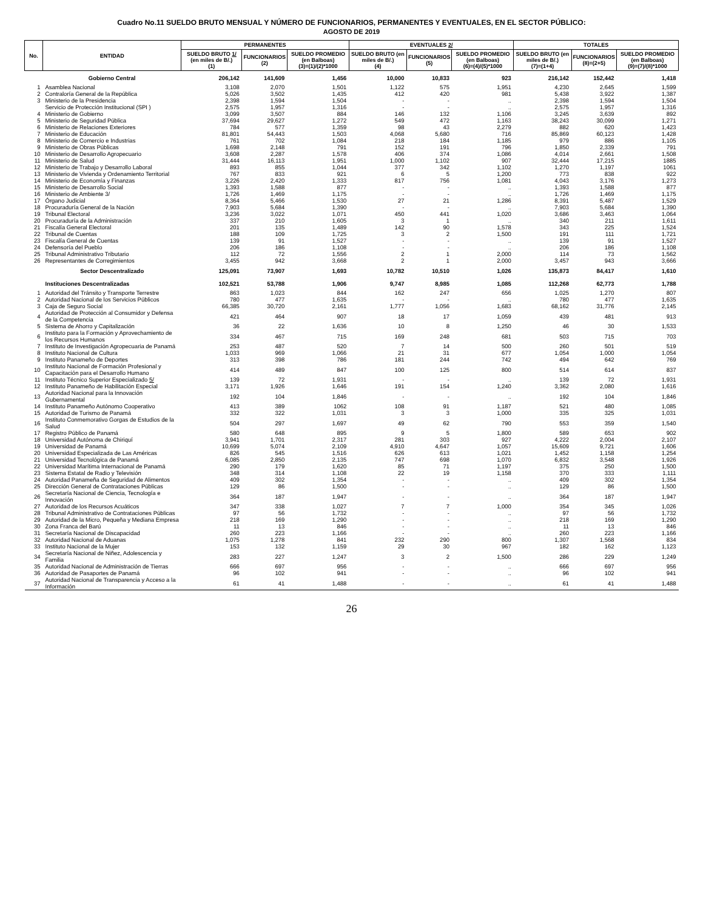Cuadro No.11 SUELDO BRUTO MENSUAL Y NÚMERO DE FUNCIONARIOS, PERMANENTES Y EVENTUALES, EN EL SECTOR PÚBLICO:
AGOSTO DE 2019
| No. | ENTIDAD | PERMANENTES | | | EVENTUALES 2/ | | | TOTALES | | |
| --- | --- | --- | --- | --- | --- | --- | --- | --- | --- | --- |
| | | SUELDO BRUTO 1/ (en miles de B/.) (1) | FUNCIONARIOS (2) | SUELDO PROMEDIO (en Balboas) (3)=(1)/(2)*1000 | SUELDO BRUTO (en miles de B/.) (4) | FUNCIONARIOS (5) | SUELDO PROMEDIO (en Balboas) (6)=(4)/(5)*1000 | SUELDO BRUTO (en miles de B/.) (7)=(1+4) | FUNCIONARIOS (8)=(2+5) | SUELDO PROMEDIO (en Balboas) (9)=(7)/(8)*1000 |
| | Gobierno Central | 206,142 | 141,609 | 1,456 | 10,000 | 10,833 | 923 | 216,142 | 152,442 | 1,418 |
| 1 | Asamblea Nacional | 3,108 | 2,070 | 1,501 | 1,122 | 575 | 1,951 | 4,230 | 2,645 | 1,599 |
| 2 | Contraloría General de la República | 5,026 | 3,502 | 1,435 | 412 | 420 | 981 | 5,438 | 3,922 | 1,387 |
| 3 | Ministerio de la Presidencia | 2,398 | 1,594 | 1,504 | - | - | .. | 2,398 | 1,594 | 1,504 |
| | Servicio de Protección Institucional (SPI ) | 2,575 | 1,957 | 1,316 | - | - | .. | 2,575 | 1,957 | 1,316 |
| 4 | Ministerio de Gobierno | 3,099 | 3,507 | 884 | 146 | 132 | 1,106 | 3,245 | 3,639 | 892 |
| 5 | Ministerio de Seguridad Pública | 37,694 | 29,627 | 1,272 | 549 | 472 | 1,163 | 38,243 | 30,099 | 1,271 |
| 6 | Ministerio de Relaciones Exteriores | 784 | 577 | 1,359 | 98 | 43 | 2,279 | 882 | 620 | 1,423 |
| 7 | Ministerio de Educación | 81,801 | 54,443 | 1,503 | 4,068 | 5,680 | 716 | 85,869 | 60,123 | 1,428 |
| 8 | Ministerio de Comercio e Industrias | 761 | 702 | 1,084 | 218 | 184 | 1,185 | 979 | 886 | 1,105 |
| 9 | Ministerio de Obras Públicas | 1,698 | 2,148 | 791 | 152 | 191 | 796 | 1,850 | 2,339 | 791 |
| 10 | Ministerio de Desarrollo Agropecuario | 3,608 | 2,287 | 1,578 | 406 | 374 | 1,086 | 4,014 | 2,661 | 1,508 |
| 11 | Ministerio de Salud | 31,444 | 16,113 | 1,951 | 1,000 | 1,102 | 907 | 32,444 | 17,215 | 1885 |
| 12 | Ministerio de Trabajo y Desarrollo Laboral | 893 | 855 | 1,044 | 377 | 342 | 1,102 | 1,270 | 1,197 | 1061 |
| 13 | Ministerio de Vivienda y Ordenamiento Territorial | 767 | 833 | 921 | 6 | 5 | 1,200 | 773 | 838 | 922 |
| 14 | Ministerio de Economía y Finanzas | 3,226 | 2,420 | 1,333 | 817 | 756 | 1,081 | 4,043 | 3,176 | 1,273 |
| 15 | Ministerio de Desarrollo Social | 1,393 | 1,588 | 877 | - | - | .. | 1,393 | 1,588 | 877 |
| 16 | Ministerio de Ambiente 3/ | 1,726 | 1,469 | 1,175 | - | - | .. | 1,726 | 1,469 | 1,175 |
| 17 | Órgano Judicial | 8,364 | 5,466 | 1,530 | 27 | 21 | 1,286 | 8,391 | 5,487 | 1,529 |
| 18 | Procuraduría General de la Nación | 7,903 | 5,684 | 1,390 | - | - | .. | 7,903 | 5,684 | 1,390 |
| 19 | Tribunal Electoral | 3,236 | 3,022 | 1,071 | 450 | 441 | 1,020 | 3,686 | 3,463 | 1,064 |
| 20 | Procuraduría de la Administración | 337 | 210 | 1,605 | 3 | 1 | .. | 340 | 211 | 1,611 |
| 21 | Fiscalía General Electoral | 201 | 135 | 1,489 | 142 | 90 | 1,578 | 343 | 225 | 1,524 |
| 22 | Tribunal de Cuentas | 188 | 109 | 1,725 | 3 | 2 | 1,500 | 191 | 111 | 1,721 |
| 23 | Fiscalía General de Cuentas | 139 | 91 | 1,527 | - | - | .. | 139 | 91 | 1,527 |
| 24 | Defensoría del Pueblo | 206 | 186 | 1,108 | - | - | .. | 206 | 186 | 1,108 |
| 25 | Tribunal Administrativo Tributario | 112 | 72 | 1,556 | 2 | 1 | 2,000 | 114 | 73 | 1,562 |
| 26 | Representantes de Corregimientos | 3,455 | 942 | 3,668 | 2 | 1 | 2,000 | 3,457 | 943 | 3,666 |
| | Sector Descentralizado | 125,091 | 73,907 | 1,693 | 10,782 | 10,510 | 1,026 | 135,873 | 84,417 | 1,610 |
| | Instituciones Descentralizadas | 102,521 | 53,788 | 1,906 | 9,747 | 8,985 | 1,085 | 112,268 | 62,773 | 1,788 |
| 1 | Autoridad del Tránsito y Transporte Terrestre | 863 | 1,023 | 844 | 162 | 247 | 656 | 1,025 | 1,270 | 807 |
| 2 | Autoridad Nacional de los Servicios Públicos | 780 | 477 | 1,635 | - | - | .. | 780 | 477 | 1,635 |
| 3 | Caja de Seguro Social | 66,385 | 30,720 | 2,161 | 1,777 | 1,056 | 1,683 | 68,162 | 31,776 | 2,145 |
| 4 | Autoridad de Protección al Consumidor y Defensa de la Competencia | 421 | 464 | 907 | 18 | 17 | 1,059 | 439 | 481 | 913 |
| 5 | Sistema de Ahorro y Capitalización | 36 | 22 | 1,636 | 10 | 8 | 1,250 | 46 | 30 | 1,533 |
| 6 | Instituto para la Formación y Aprovechamiento de los Recursos Humanos | 334 | 467 | 715 | 169 | 248 | 681 | 503 | 715 | 703 |
| 7 | Instituto de Investigación Agropecuaria de Panamá | 253 | 487 | 520 | 7 | 14 | 500 | 260 | 501 | 519 |
| 8 | Instituto Nacional de Cultura | 1,033 | 969 | 1,066 | 21 | 31 | 677 | 1,054 | 1,000 | 1,054 |
| 9 | Instituto Panameño de Deportes | 313 | 398 | 786 | 181 | 244 | 742 | 494 | 642 | 769 |
| 10 | Instituto Nacional de Formación Profesional y Capacitación para el Desarrollo Humano | 414 | 489 | 847 | 100 | 125 | 800 | 514 | 614 | 837 |
| 11 | Instituto Técnico Superior Especializado 5/ | 139 | 72 | 1,931 | - | - | .. | 139 | 72 | 1,931 |
| 12 | Instituto Panameño de Habilitación Especial | 3,171 | 1,926 | 1,646 | 191 | 154 | 1,240 | 3,362 | 2,080 | 1,616 |
| 13 | Autoridad Nacional para la Innovación Gubernamental | 192 | 104 | 1,846 | - | - | .. | 192 | 104 | 1,846 |
| 14 | Instituto Panameño Autónomo Cooperativo | 413 | 389 | 1062 | 108 | 91 | 1,187 | 521 | 480 | 1,085 |
| 15 | Autoridad de Turismo de Panamá | 332 | 322 | 1,031 | 3 | 3 | 1,000 | 335 | 325 | 1,031 |
| 16 | Instituto Conmemorativo Gorgas de Estudios de la Salud | 504 | 297 | 1,697 | 49 | 62 | 790 | 553 | 359 | 1,540 |
| 17 | Registro Público de Panamá | 580 | 648 | 895 | 9 | 5 | 1,800 | 589 | 653 | 902 |
| 18 | Universidad Autónoma de Chiriquí | 3,941 | 1,701 | 2,317 | 281 | 303 | 927 | 4,222 | 2,004 | 2,107 |
| 19 | Universidad de Panamá | 10,699 | 5,074 | 2,109 | 4,910 | 4,647 | 1,057 | 15,609 | 9,721 | 1,606 |
| 20 | Universidad Especializada de Las Américas | 826 | 545 | 1,516 | 626 | 613 | 1,021 | 1,452 | 1,158 | 1,254 |
| 21 | Universidad Tecnológica de Panamá | 6,085 | 2,850 | 2,135 | 747 | 698 | 1,070 | 6,832 | 3,548 | 1,926 |
| 22 | Universidad Marítima Internacional de Panamá | 290 | 179 | 1,620 | 85 | 71 | 1,197 | 375 | 250 | 1,500 |
| 23 | Sistema Estatal de Radio y Televisión | 348 | 314 | 1,108 | 22 | 19 | 1,158 | 370 | 333 | 1,111 |
| 24 | Autoridad Panameña de Seguridad de Alimentos | 409 | 302 | 1,354 | - | - | .. | 409 | 302 | 1,354 |
| 25 | Dirección General de Contrataciones Públicas | 129 | 86 | 1,500 | - | - | .. | 129 | 86 | 1,500 |
| 26 | Secretaría Nacional de Ciencia, Tecnología e Innovación | 364 | 187 | 1,947 | - | - | .. | 364 | 187 | 1,947 |
| 27 | Autoridad de los Recursos Acuáticos | 347 | 338 | 1,027 | 7 | 7 | 1,000 | 354 | 345 | 1,026 |
| 28 | Tribunal Administrativo de Contrataciones Públicas | 97 | 56 | 1,732 | - | - | .. | 97 | 56 | 1,732 |
| 29 | Autoridad de la Micro, Pequeña y Mediana Empresa | 218 | 169 | 1,290 | - | - | .. | 218 | 169 | 1,290 |
| 30 | Zona Franca del Barú | 11 | 13 | 846 | - | - | .. | 11 | 13 | 846 |
| 31 | Secretaría Nacional de Discapacidad | 260 | 223 | 1,166 | - | - | .. | 260 | 223 | 1,166 |
| 32 | Autoridad Nacional de Aduanas | 1,075 | 1,278 | 841 | 232 | 290 | 800 | 1,307 | 1,568 | 834 |
| 33 | Instituto Nacional de la Mujer | 153 | 132 | 1,159 | 29 | 30 | 967 | 182 | 162 | 1,123 |
| 34 | Secretaría Nacional de Niñez, Adolescencia y Familia | 283 | 227 | 1,247 | 3 | 2 | 1,500 | 286 | 229 | 1,249 |
| 35 | Autoridad Nacional de Administración de Tierras | 666 | 697 | 956 | - | - | .. | 666 | 697 | 956 |
| 36 | Autoridad de Pasaportes de Panamá | 96 | 102 | 941 | - | - | .. | 96 | 102 | 941 |
| 37 | Autoridad Nacional de Transparencia y Acceso a la Información | 61 | 41 | 1,488 | - | - | .. | 61 | 41 | 1,488 |
26